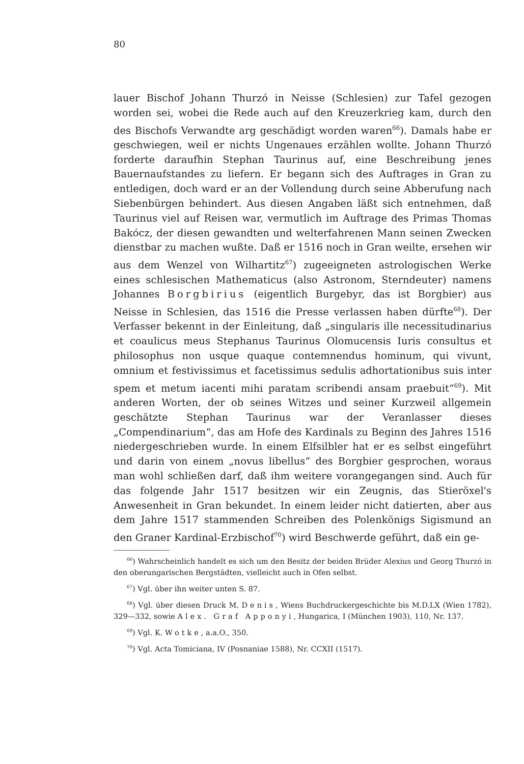80
lauer Bischof Johann Thurzó in Neisse (Schlesien) zur Tafel gezogen worden sei, wobei die Rede auch auf den Kreuzerkrieg kam, durch den des Bischofs Verwandte arg geschädigt worden waren<sup>66</sup>). Damals habe er geschwiegen, weil er nichts Ungenaues erzählen wollte. Johann Thurzó forderte daraufhin Stephan Taurinus auf, eine Beschreibung jenes Bauernaufstandes zu liefern. Er begann sich des Auftrages in Gran zu entledigen, doch ward er an der Vollendung durch seine Abberufung nach Siebenbürgen behindert. Aus diesen Angaben läßt sich entnehmen, daß Taurinus viel auf Reisen war, vermutlich im Auftrage des Primas Thomas Bakócz, der diesen gewandten und welterfahrenen Mann seinen Zwecken dienstbar zu machen wußte. Daß er 1516 noch in Gran weilte, ersehen wir aus dem Wenzel von Wilhartitz<sup>67</sup>) zugeeigneten astrologischen Werke eines schlesischen Mathematicus (also Astronom, Sterndeuter) namens Johannes Borgbirius (eigentlich Burgebyr, das ist Borgbier) aus Neisse in Schlesien, das 1516 die Presse verlassen haben dürfte<sup>68</sup>). Der Verfasser bekennt in der Einleitung, daß „singularis ille necessitudinarius et coaulicus meus Stephanus Taurinus Olomucensis Iuris consultus et philosophus non usque quaque contemnendus hominum, qui vivunt, omnium et festivissimus et facetissimus sedulis adhortationibus suis inter spem et metum iacenti mihi paratam scribendi ansam praebuit“<sup>69</sup>). Mit anderen Worten, der ob seines Witzes und seiner Kurzweil allgemein geschätzte Stephan Taurinus war der Veranlasser dieses „Compendinarium“, das am Hofe des Kardinals zu Beginn des Jahres 1516 niedergeschrieben wurde. In einem Elfsilbler hat er es selbst eingeführt und darin von einem „novus libellus“ des Borgbier gesprochen, woraus man wohl schließen darf, daß ihm weitere vorangegangen sind. Auch für das folgende Jahr 1517 besitzen wir ein Zeugnis, das Stieröxel's Anwesenheit in Gran bekundet. In einem leider nicht datierten, aber aus dem Jahre 1517 stammenden Schreiben des Polenkönigs Sigismund an den Graner Kardinal-Erzbischof<sup>70</sup>) wird Beschwerde geführt, daß ein ge-
<sup>66</sup>) Wahrscheinlich handelt es sich um den Besitz der beiden Brüder Alexius und Georg Thurzó in den oberungarischen Bergstädten, vielleicht auch in Ofen selbst.
<sup>67</sup>) Vgl. über ihn weiter unten S. 87.
<sup>68</sup>) Vgl. über diesen Druck M. Denis, Wiens Buchdruckergeschichte bis M.D.LX (Wien 1782), 329—332, sowie Alex. Graf Apponyi, Hungarica, I (München 1903), 110, Nr. 137.
<sup>69</sup>) Vgl. K. Wotke, a.a.O., 350.
<sup>70</sup>) Vgl. Acta Tomiciana, IV (Posnaniae 1588), Nr. CCXII (1517).